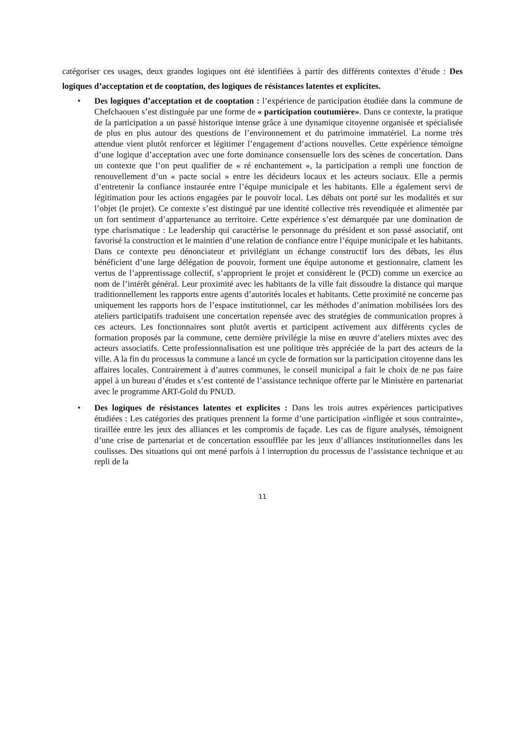catégoriser ces usages, deux grandes logiques ont été identifiées à partir des différents contextes d’étude : Des logiques d’acceptation et de cooptation, des logiques de résistances latentes et explicites.
• Des logiques d’acceptation et de cooptation : l’expérience de participation étudiée dans la commune de Chefchaouen s’est distinguée par une forme de « participation coutumière». Dans ce contexte, la pratique de la participation a un passé historique intense grâce à une dynamique citoyenne organisée et spécialisée de plus en plus autour des questions de l’environnement et du patrimoine immatériel. La norme très attendue vient plutôt renforcer et légitimer l’engagement d’actions nouvelles. Cette expérience témoigne d’une logique d’acceptation avec une forte dominance consensuelle lors des scènes de concertation. Dans un contexte que l’on peut qualifier de « ré enchantement », la participation a rempli une fonction de renouvellement d’un « pacte social » entre les décideurs locaux et les acteurs sociaux. Elle a permis d’entretenir la confiance instaurée entre l’équipe municipale et les habitants. Elle a également servi de légitimation pour les actions engagées par le pouvoir local. Les débats ont porté sur les modalités et sur l’objet (le projet). Ce contexte s’est distingué par une identité collective très revendiquée et alimentée par un fort sentiment d’appartenance au territoire. Cette expérience s’est démarquée par une domination de type charismatique : Le leadership qui caractérise le personnage du président et son passé associatif, ont favorisé la construction et le maintien d’une relation de confiance entre l’équipe municipale et les habitants. Dans ce contexte peu dénonciateur et privilégiant un échange constructif lors des débats, les élus bénéficient d’une large délégation de pouvoir, forment une équipe autonome et gestionnaire, clament les vertus de l’apprentissage collectif, s’approprient le projet et considèrent le (PCD) comme un exercice au nom de l’intérêt général. Leur proximité avec les habitants de la ville fait dissoudre la distance qui marque traditionnellement les rapports entre agents d’autorités locales et habitants. Cette proximité ne concerne pas uniquement les rapports hors de l’espace institutionnel, car les méthodes d’animation mobilisées lors des ateliers participatifs traduisent une concertation repensée avec des stratégies de communication propres à ces acteurs. Les fonctionnaires sont plutôt avertis et participent activement aux différents cycles de formation proposés par la commune, cette dernière privilégie la mise en œuvre d’ateliers mixtes avec des acteurs associatifs. Cette professionnalisation est une politique très appréciée de la part des acteurs de la ville. A la fin du processus la commune a lancé un cycle de formation sur la participation citoyenne dans les affaires locales. Contrairement à d’autres communes, le conseil municipal a fait le choix de ne pas faire appel à un bureau d’études et s’est contenté de l’assistance technique offerte par le Ministère en partenariat avec le programme ART-Gold du PNUD.
• Des logiques de résistances latentes et explicites : Dans les trois autres expériences participatives étudiées : Les catégories des pratiques prennent la forme d’une participation «infligée et sous contrainte», tiraillée entre les jeux des alliances et les compromis de façade. Les cas de figure analysés, témoignent d’une crise de partenariat et de concertation essoufflée par les jeux d’alliances institutionnelles dans les coulisses. Des situations qui ont mené parfois à l interruption du processus de l’assistance technique et au repli de la
11